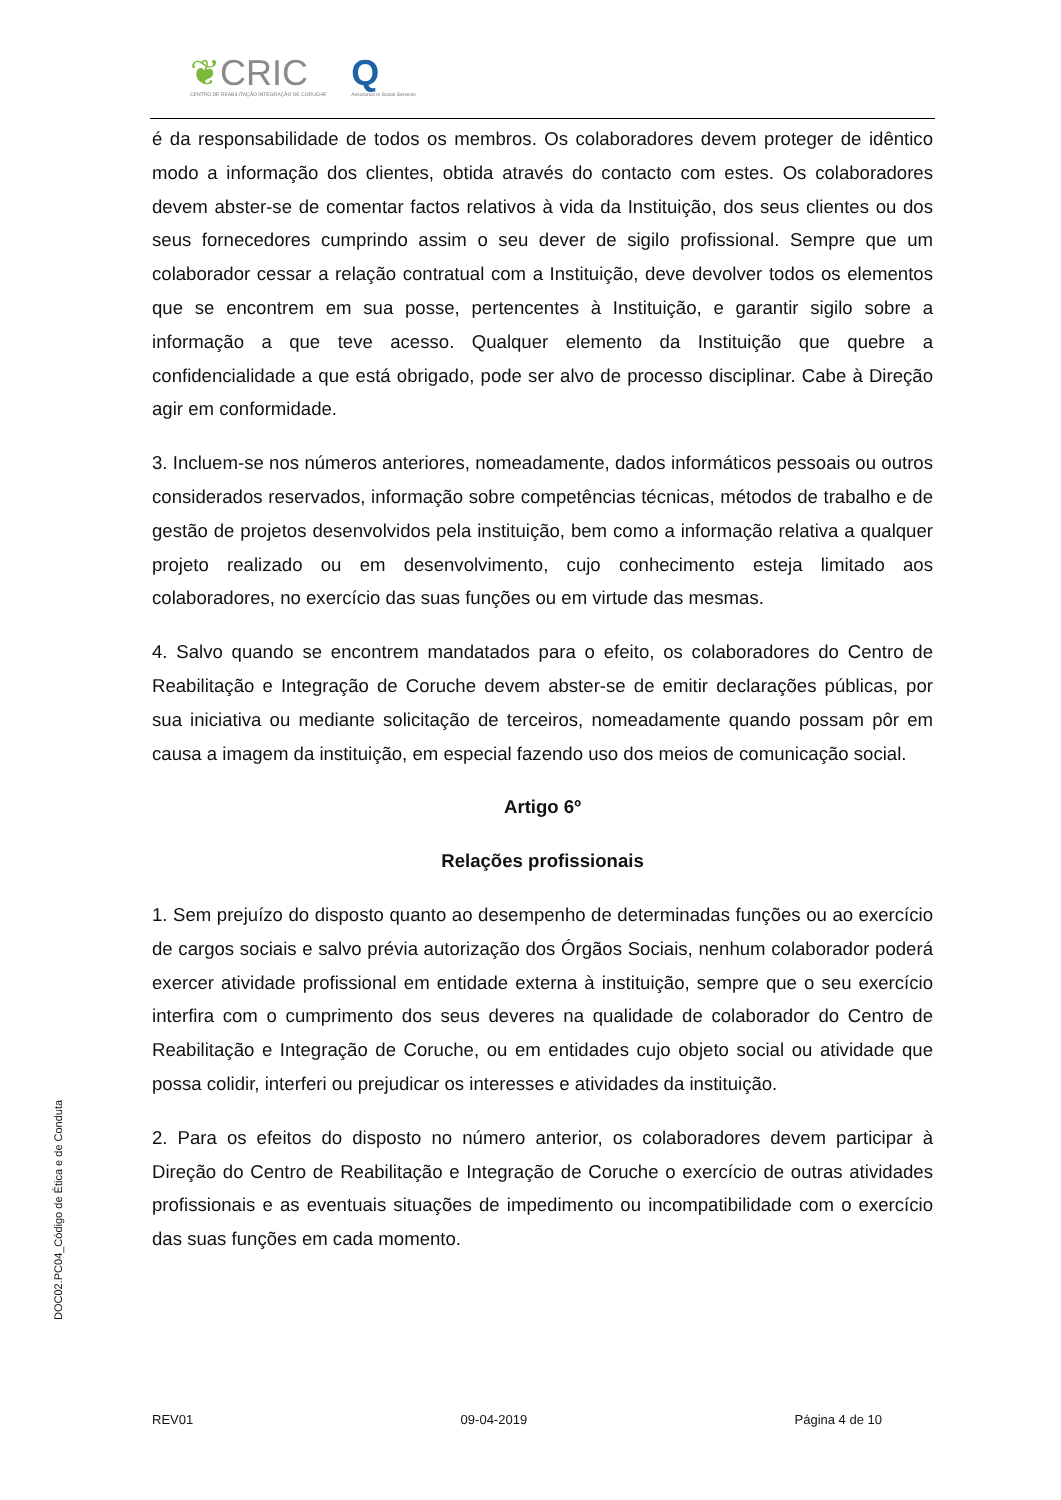❦CRIC
CENTRO DE REABILITAÇÃO INTEGRAÇÃO DE CORUCHE
Q
Assurance in Social Services
é da responsabilidade de todos os membros. Os colaboradores devem proteger de idêntico modo a informação dos clientes, obtida através do contacto com estes. Os colaboradores devem abster-se de comentar factos relativos à vida da Instituição, dos seus clientes ou dos seus fornecedores cumprindo assim o seu dever de sigilo profissional. Sempre que um colaborador cessar a relação contratual com a Instituição, deve devolver todos os elementos que se encontrem em sua posse, pertencentes à Instituição, e garantir sigilo sobre a informação a que teve acesso. Qualquer elemento da Instituição que quebre a confidencialidade a que está obrigado, pode ser alvo de processo disciplinar. Cabe à Direção agir em conformidade.
3. Incluem-se nos números anteriores, nomeadamente, dados informáticos pessoais ou outros considerados reservados, informação sobre competências técnicas, métodos de trabalho e de gestão de projetos desenvolvidos pela instituição, bem como a informação relativa a qualquer projeto realizado ou em desenvolvimento, cujo conhecimento esteja limitado aos colaboradores, no exercício das suas funções ou em virtude das mesmas.
4. Salvo quando se encontrem mandatados para o efeito, os colaboradores do Centro de Reabilitação e Integração de Coruche devem abster-se de emitir declarações públicas, por sua iniciativa ou mediante solicitação de terceiros, nomeadamente quando possam pôr em causa a imagem da instituição, em especial fazendo uso dos meios de comunicação social.
Artigo 6º
Relações profissionais
1. Sem prejuízo do disposto quanto ao desempenho de determinadas funções ou ao exercício de cargos sociais e salvo prévia autorização dos Órgãos Sociais, nenhum colaborador poderá exercer atividade profissional em entidade externa à instituição, sempre que o seu exercício interfira com o cumprimento dos seus deveres na qualidade de colaborador do Centro de Reabilitação e Integração de Coruche, ou em entidades cujo objeto social ou atividade que possa colidir, interferi ou prejudicar os interesses e atividades da instituição.
2. Para os efeitos do disposto no número anterior, os colaboradores devem participar à Direção do Centro de Reabilitação e Integração de Coruche o exercício de outras atividades profissionais e as eventuais situações de impedimento ou incompatibilidade com o exercício das suas funções em cada momento.
DOC02.PC04_Código de Ética e de Conduta
REV01 09-04-2019 Página 4 de 10